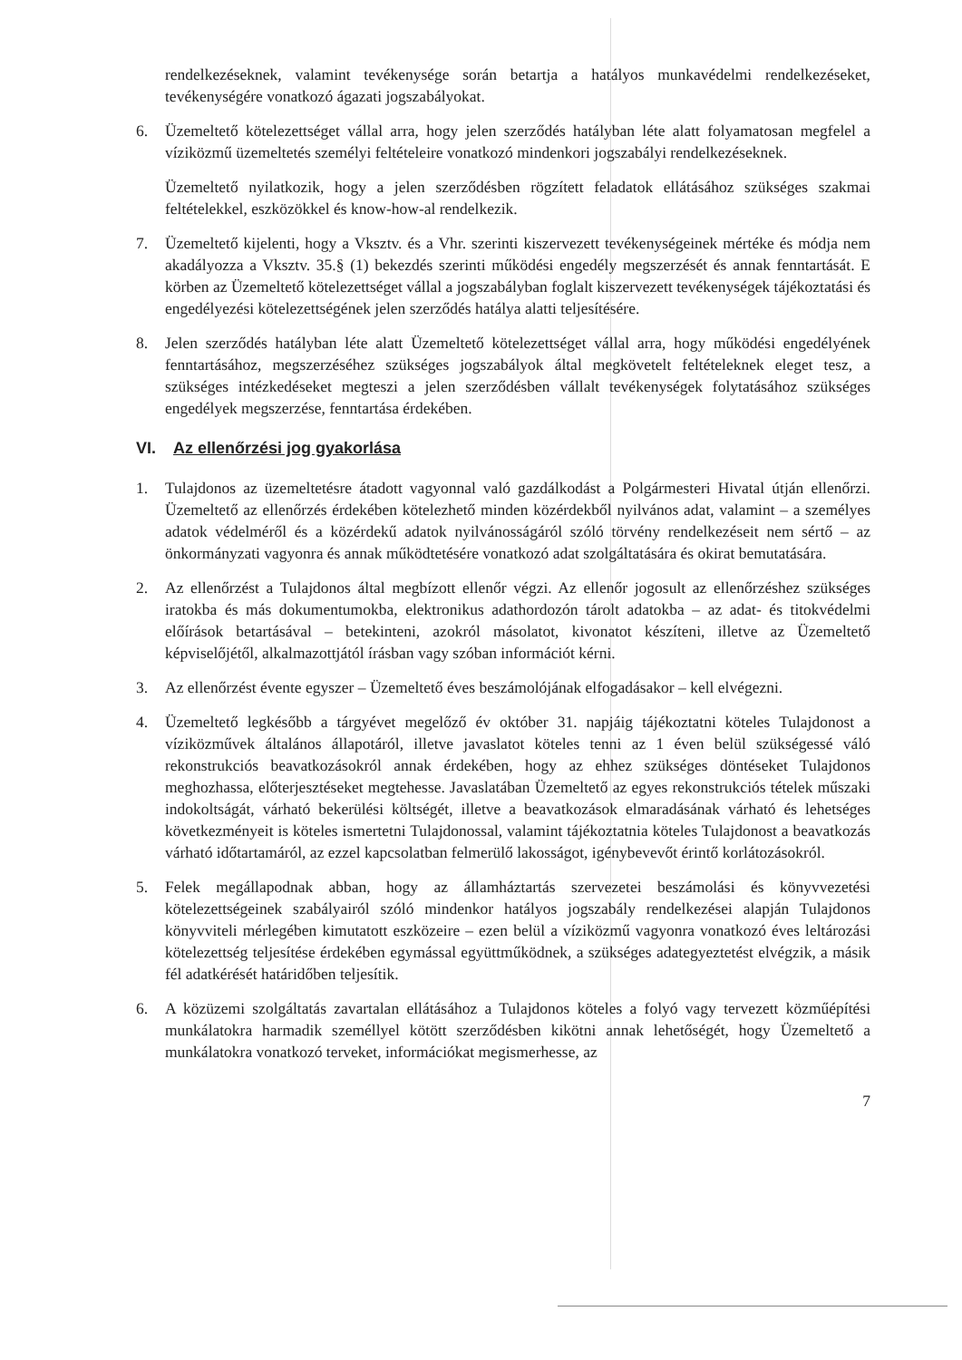rendelkezéseknek, valamint tevékenysége során betartja a hatályos munkavédelmi rendelkezéseket, tevékenységére vonatkozó ágazati jogszabályokat.
6. Üzemeltető kötelezettséget vállal arra, hogy jelen szerződés hatályban léte alatt folyamatosan megfelel a víziközmű üzemeltetés személyi feltételeire vonatkozó mindenkori jogszabályi rendelkezéseknek.
Üzemeltető nyilatkozik, hogy a jelen szerződésben rögzített feladatok ellátásához szükséges szakmai feltételekkel, eszközökkel és know-how-al rendelkezik.
7. Üzemeltető kijelenti, hogy a Vksztv. és a Vhr. szerinti kiszervezett tevékenységeinek mértéke és módja nem akadályozza a Vksztv. 35.§ (1) bekezdés szerinti működési engedély megszerzését és annak fenntartását. E körben az Üzemeltető kötelezettséget vállal a jogszabályban foglalt kiszervezett tevékenységek tájékoztatási és engedélyezési kötelezettségének jelen szerződés hatálya alatti teljesítésére.
8. Jelen szerződés hatályban léte alatt Üzemeltető kötelezettséget vállal arra, hogy működési engedélyének fenntartásához, megszerzéséhez szükséges jogszabályok által megkövetelt feltételeknek eleget tesz, a szükséges intézkedéseket megteszi a jelen szerződésben vállalt tevékenységek folytatásához szükséges engedélyek megszerzése, fenntartása érdekében.
VI. Az ellenőrzési jog gyakorlása
1. Tulajdonos az üzemeltetésre átadott vagyonnal való gazdálkodást a Polgármesteri Hivatal útján ellenőrzi. Üzemeltető az ellenőrzés érdekében kötelezhető minden közérdekből nyilvános adat, valamint – a személyes adatok védelméről és a közérdekű adatok nyilvánosságáról szóló törvény rendelkezéseit nem sértő – az önkormányzati vagyonra és annak működtetésére vonatkozó adat szolgáltatására és okirat bemutatására.
2. Az ellenőrzést a Tulajdonos által megbízott ellenőr végzi. Az ellenőr jogosult az ellenőrzéshez szükséges iratokba és más dokumentumokba, elektronikus adathordozón tárolt adatokba – az adat- és titokvédelmi előírások betartásával – betekinteni, azokról másolatot, kivonatot készíteni, illetve az Üzemeltető képviselőjétől, alkalmazottjától írásban vagy szóban információt kérni.
3. Az ellenőrzést évente egyszer – Üzemeltető éves beszámolójának elfogadásakor – kell elvégezni.
4. Üzemeltető legkésőbb a tárgyévet megelőző év október 31. napjáig tájékoztatni köteles Tulajdonost a víziközművek általános állapotáról, illetve javaslatot köteles tenni az 1 éven belül szükségessé váló rekonstrukciós beavatkozásokról annak érdekében, hogy az ehhez szükséges döntéseket Tulajdonos meghozhassa, előterjesztéseket megtehesse. Javaslatában Üzemeltető az egyes rekonstrukciós tételek műszaki indokoltságát, várható bekerülési költségét, illetve a beavatkozások elmaradásának várható és lehetséges következményeit is köteles ismertetni Tulajdonossal, valamint tájékoztatnia köteles Tulajdonost a beavatkozás várható időtartamáról, az ezzel kapcsolatban felmerülő lakosságot, igénybevevőt érintő korlátozásokról.
5. Felek megállapodnak abban, hogy az államháztartás szervezetei beszámolási és könyvvezetési kötelezettségeinek szabályairól szóló mindenkor hatályos jogszabály rendelkezései alapján Tulajdonos könyvviteli mérlegében kimutatott eszközeire – ezen belül a víziközmű vagyonra vonatkozó éves leltározási kötelezettség teljesítése érdekében egymással együttműködnek, a szükséges adategyeztetést elvégzik, a másik fél adatkérését határidőben teljesítik.
6. A közüzemi szolgáltatás zavartalan ellátásához a Tulajdonos köteles a folyó vagy tervezett közműépítési munkálatokra harmadik személlyel kötött szerződésben kikötni annak lehetőségét, hogy Üzemeltető a munkálatokra vonatkozó terveket, információkat megismerhesse, az
7